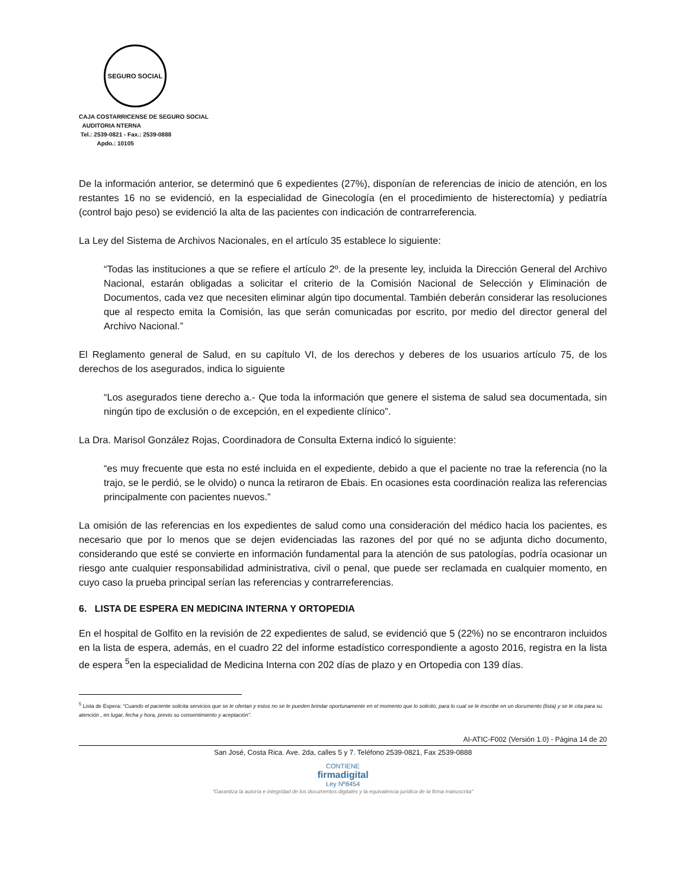SEGURO SOCIAL
CAJA COSTARRICENSE DE SEGURO SOCIAL
AUDITORIA NTERNA
Tel.: 2539-0821 - Fax.: 2539-0888
Apdo.: 10105
De la información anterior, se determinó que 6 expedientes (27%), disponían de referencias de inicio de atención, en los restantes 16 no se evidenció, en la especialidad de Ginecología (en el procedimiento de histerectomía) y pediatría (control bajo peso) se evidenció la alta de las pacientes con indicación de contrarreferencia.
La Ley del Sistema de Archivos Nacionales, en el artículo 35 establece lo siguiente:
“Todas las instituciones a que se refiere el artículo 2º. de la presente ley, incluida la Dirección General del Archivo Nacional, estarán obligadas a solicitar el criterio de la Comisión Nacional de Selección y Eliminación de Documentos, cada vez que necesiten eliminar algún tipo documental. También deberán considerar las resoluciones que al respecto emita la Comisión, las que serán comunicadas por escrito, por medio del director general del Archivo Nacional.”
El Reglamento general de Salud, en su capítulo VI, de los derechos y deberes de los usuarios artículo 75, de los derechos de los asegurados, indica lo siguiente
“Los asegurados tiene derecho a.- Que toda la información que genere el sistema de salud sea documentada, sin ningún tipo de exclusión o de excepción, en el expediente clínico”.
La Dra. Marisol González Rojas, Coordinadora de Consulta Externa indicó lo siguiente:
“es muy frecuente que esta no esté incluida en el expediente, debido a que el paciente no trae la referencia (no la trajo, se le perdió, se le olvido) o nunca la retiraron de Ebais. En ocasiones esta coordinación realiza las referencias principalmente con pacientes nuevos.”
La omisión de las referencias en los expedientes de salud como una consideración del médico hacia los pacientes, es necesario que por lo menos que se dejen evidenciadas las razones del por qué no se adjunta dicho documento, considerando que esté se convierte en información fundamental para la atención de sus patologías, podría ocasionar un riesgo ante cualquier responsabilidad administrativa, civil o penal, que puede ser reclamada en cualquier momento, en cuyo caso la prueba principal serían las referencias y contrarreferencias.
6. LISTA DE ESPERA EN MEDICINA INTERNA Y ORTOPEDIA
En el hospital de Golfito en la revisión de 22 expedientes de salud, se evidenció que 5 (22%) no se encontraron incluidos en la lista de espera, además, en el cuadro 22 del informe estadístico correspondiente a agosto 2016, registra en la lista de espera <sup>5</sup>en la especialidad de Medicina Interna con 202 días de plazo y en Ortopedia con 139 días.
<sup>5</sup> Lista de Espera: “Cuando el paciente solicita servicios que se le ofertan y estos no se le pueden brindar oportunamente en el momento que lo solicitó, para lo cual se le inscribe en un documento (lista) y se le cita para su atención , en lugar, fecha y hora, previo su consentimiento y aceptación”.
AI-ATIC-F002 (Versión 1.0) - Página 14 de 20
San José, Costa Rica. Ave. 2da, calles 5 y 7. Teléfono 2539-0821, Fax 2539-0888
CONTIENE
firmadigital
Ley Nº8454
"Garantiza la autoría e integridad de los documentos digitales y la equivalencia jurídica de la firma manuscrita"